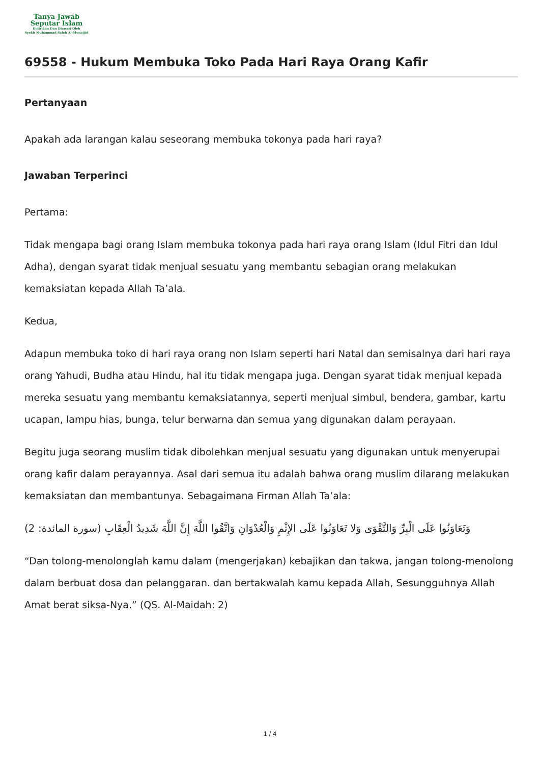Tanya Jawab
Seputar Islam
Didirikan Dan Diawasi Oleh
Syekh Muhammad Saleh Al-Munajjid
69558 - Hukum Membuka Toko Pada Hari Raya Orang Kafir
Pertanyaan
Apakah ada larangan kalau seseorang membuka tokonya pada hari raya?
Jawaban Terperinci
Pertama:
Tidak mengapa bagi orang Islam membuka tokonya pada hari raya orang Islam (Idul Fitri dan Idul Adha), dengan syarat tidak menjual sesuatu yang membantu sebagian orang melakukan kemaksiatan kepada Allah Ta’ala.
Kedua,
Adapun membuka toko di hari raya orang non Islam seperti hari Natal dan semisalnya dari hari raya orang Yahudi, Budha atau Hindu, hal itu tidak mengapa juga. Dengan syarat tidak menjual kepada mereka sesuatu yang membantu kemaksiatannya, seperti menjual simbul, bendera, gambar, kartu ucapan, lampu hias, bunga, telur berwarna dan semua yang digunakan dalam perayaan.
Begitu juga seorang muslim tidak dibolehkan menjual sesuatu yang digunakan untuk menyerupai orang kafir dalam perayannya. Asal dari semua itu adalah bahwa orang muslim dilarang melakukan kemaksiatan dan membantunya. Sebagaimana Firman Allah Ta’ala:
وَتَعَاوَنُوا عَلَى الْبِرِّ وَالتَّقْوَى وَلا تَعَاوَنُوا عَلَى الإِثْمِ وَالْعُدْوَانِ وَاتَّقُوا اللَّهَ إِنَّ اللَّهَ شَدِيدُ الْعِقَابِ (سورة المائدة: 2)
“Dan tolong-menolonglah kamu dalam (mengerjakan) kebajikan dan takwa, jangan tolong-menolong dalam berbuat dosa dan pelanggaran. dan bertakwalah kamu kepada Allah, Sesungguhnya Allah Amat berat siksa-Nya.” (QS. Al-Maidah: 2)
1 / 4